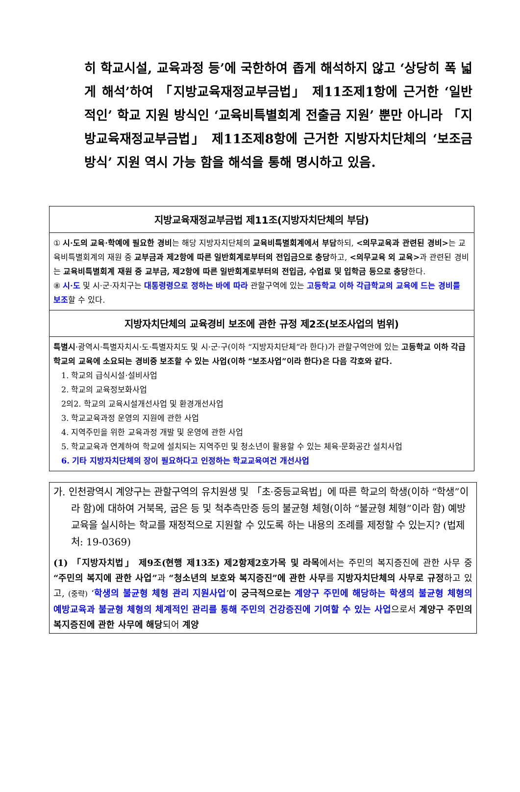히 학교시설, 교육과정 등’에 국한하여 좁게 해석하지 않고 ‘상당히 폭 넓게 해석’하여 「지방교육재정교부금법」 제11조제1항에 근거한 ‘일반적인’ 학교 지원 방식인 ‘교육비특별회계 전출금 지원’ 뿐만 아니라 「지방교육재정교부금법」 제11조제8항에 근거한 지방자치단체의 ‘보조금 방식’ 지원 역시 가능 함을 해석을 통해 명시하고 있음.
| 지방교육재정교부금법 제11조(지방자치단체의 부담) |
| --- |
| ① 시·도의 교육·학예에 필요한 경비 는 해당 지방자치단체의 교육비특별회계에서 부담 하되, <의무교육과 관련된 경비> 는 교육비특별회계의 재원 중 교부금과 제2항에 따른 일반회계로부터의 전입금으로 충당 하고, <의무교육 외 교육> 과 관련된 경비는 교육비특별회계 재원 중 교부금, 제2항에 따른 일반회계로부터의 전입금, 수업료 및 입학금 등으로 충당 한다. ⑧ 시·도 및 시·군·자치구는 대통령령으로 정하는 바에 따라 관할구역에 있는 고등학교 이하 각급학교의 교육에 드는 경비를 보조 할 수 있다. |
| 지방자치단체의 교육경비 보조에 관한 규정 제2조(보조사업의 범위) |
| 특별시 ·광역시·특별자치시·도·특별자치도 및 시·군·구(이하 “지방자치단체”라 한다)가 관할구역안에 있는 고등학교 이하 각급학교의 교육에 소요되는 경비중 보조할 수 있는 사업(이하 “보조사업”이라 한다)은 다음 각호와 같다. 1. 학교의 급식시설·설비사업 2. 학교의 교육정보화사업 2의2. 학교의 교육시설개선사업 및 환경개선사업 3. 학교교육과정 운영의 지원에 관한 사업 4. 지역주민을 위한 교육과정 개발 및 운영에 관한 사업 5. 학교교육과 연계하여 학교에 설치되는 지역주민 및 청소년이 활용할 수 있는 체육·문화공간 설치사업 6. 기타 지방자치단체의 장이 필요하다고 인정하는 학교교육여건 개선사업 |
가. 인천광역시 계양구는 관할구역의 유치원생 및 「초·중등교육법」에 따른 학교의 학생(이하 “학생”이라 함)에 대하여 거북목, 굽은 등 및 척추측만증 등의 불균형 체형(이하 “불균형 체형”이라 함) 예방교육을 실시하는 학교를 재정적으로 지원할 수 있도록 하는 내용의 조례를 제정할 수 있는지? (법제처: 19-0369)
(1) 「지방자치법」 제9조(현행 제13조) 제2항제2호가목 및 라목에서는 주민의 복지증진에 관한 사무 중 “주민의 복지에 관한 사업”과 “청소년의 보호와 복지증진”에 관한 사무를 지방자치단체의 사무로 규정하고 있고, (중략) ‘학생의 불균형 체형 관리 지원사업’이 궁극적으로는 계양구 주민에 해당하는 학생의 불균형 체형의 예방교육과 불균형 체형의 체계적인 관리를 통해 주민의 건강증진에 기여할 수 있는 사업으로서 계양구 주민의 복지증진에 관한 사무에 해당되어 계양